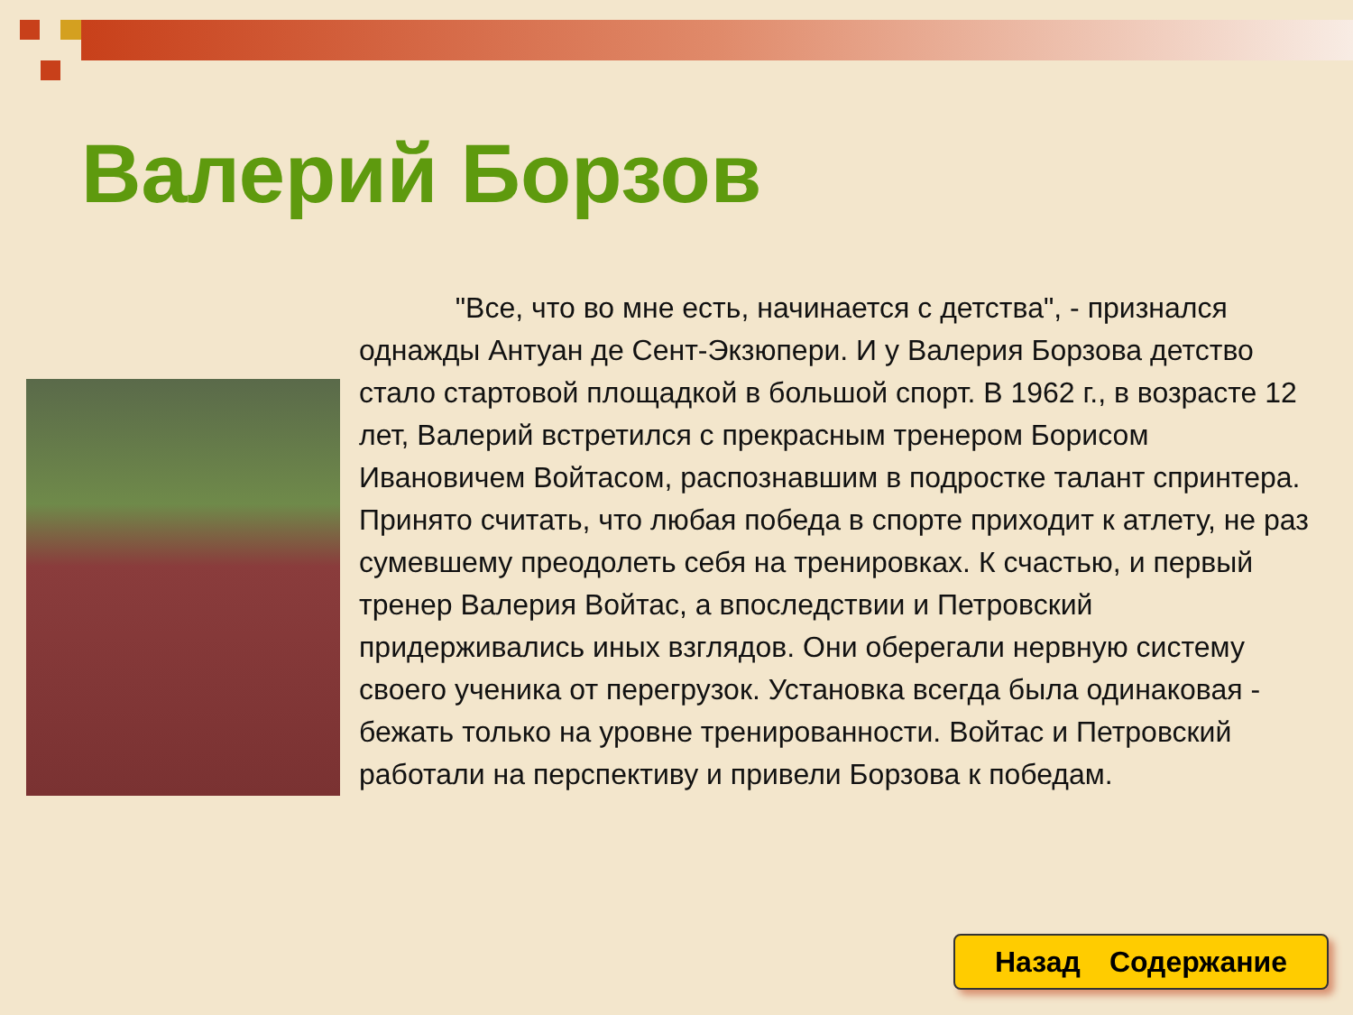Валерий Борзов
"Все, что во мне есть, начинается с детства", - признался однажды Антуан де Сент-Экзюпери. И у Валерия Борзова детство стало стартовой площадкой в большой спорт. В 1962 г., в возрасте 12 лет, Валерий встретился с прекрасным тренером Борисом Ивановичем Войтасом, распознавшим в подростке талант спринтера. Принято считать, что любая победа в спорте приходит к атлету, не раз сумевшему преодолеть себя на тренировках. К счастью, и первый тренер Валерия Войтас, а впоследствии и Петровский придерживались иных взглядов. Они оберегали нервную систему своего ученика от перегрузок. Установка всегда была одинаковая - бежать только на уровне тренированности. Войтас и Петровский работали на перспективу и привели Борзова к победам.
Назад Содержание